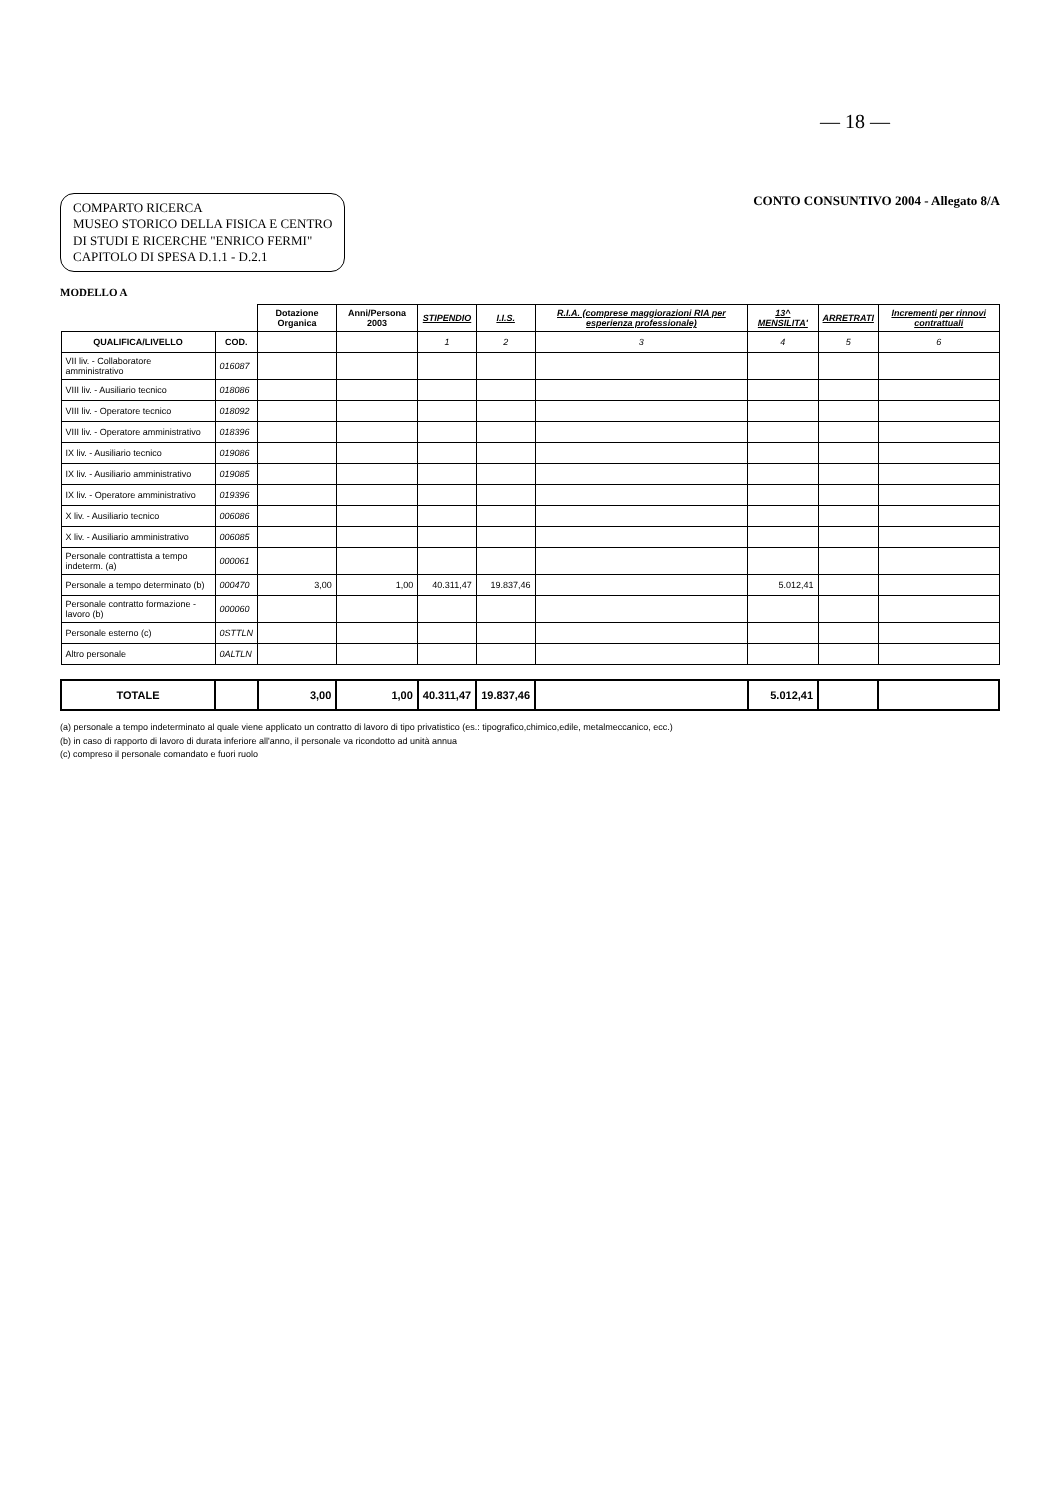— 18 —
COMPARTO RICERCA
MUSEO STORICO DELLA FISICA E CENTRO
DI STUDI E RICERCHE "ENRICO FERMI"
CAPITOLO DI SPESA D.1.1 - D.2.1
CONTO CONSUNTIVO 2004 - Allegato 8/A
MODELLO A
| | | Dotazione Organica | Anni/Persona 2003 | STIPENDIO | I.I.S. | R.I.A. (comprese maggiorazioni RIA per esperienza professionale) | 13^ MENSILITA' | ARRETRATI | Incrementi per rinnovi contrattuali |
| --- | --- | --- | --- | --- | --- | --- | --- | --- | --- |
| QUALIFICA/LIVELLO | COD. | | | 1 | 2 | 3 | 4 | 5 | 6 |
| VII liv. - Collaboratore amministrativo | 016087 | | | | | | | | |
| VIII liv. - Ausiliario tecnico | 018086 | | | | | | | | |
| VIII liv. - Operatore tecnico | 018092 | | | | | | | | |
| VIII liv. - Operatore amministrativo | 018396 | | | | | | | | |
| IX liv. - Ausiliario tecnico | 019086 | | | | | | | | |
| IX liv. - Ausiliario amministrativo | 019085 | | | | | | | | |
| IX liv. - Operatore amministrativo | 019396 | | | | | | | | |
| X liv. - Ausiliario tecnico | 006086 | | | | | | | | |
| X liv. - Ausiliario amministrativo | 006085 | | | | | | | | |
| Personale contrattista a tempo indeterm. (a) | 000061 | | | | | | | | |
| Personale a tempo determinato (b) | 000470 | 3,00 | 1,00 | 40.311,47 | 19.837,46 | | 5.012,41 | | |
| Personale contratto formazione - lavoro (b) | 000060 | | | | | | | | |
| Personale esterno (c) | 0STTLN | | | | | | | | |
| Altro personale | 0ALTLN | | | | | | | | |
| TOTALE | | 3,00 | 1,00 | 40.311,47 | 19.837,46 | | 5.012,41 | | |
(a) personale a tempo indeterminato al quale viene applicato un contratto di lavoro di tipo privatistico (es.: tipografico,chimico,edile, metalmeccanico, ecc.)
(b) in caso di rapporto di lavoro di durata inferiore all'anno, il personale va ricondotto ad unità annua
(c) compreso il personale comandato e fuori ruolo